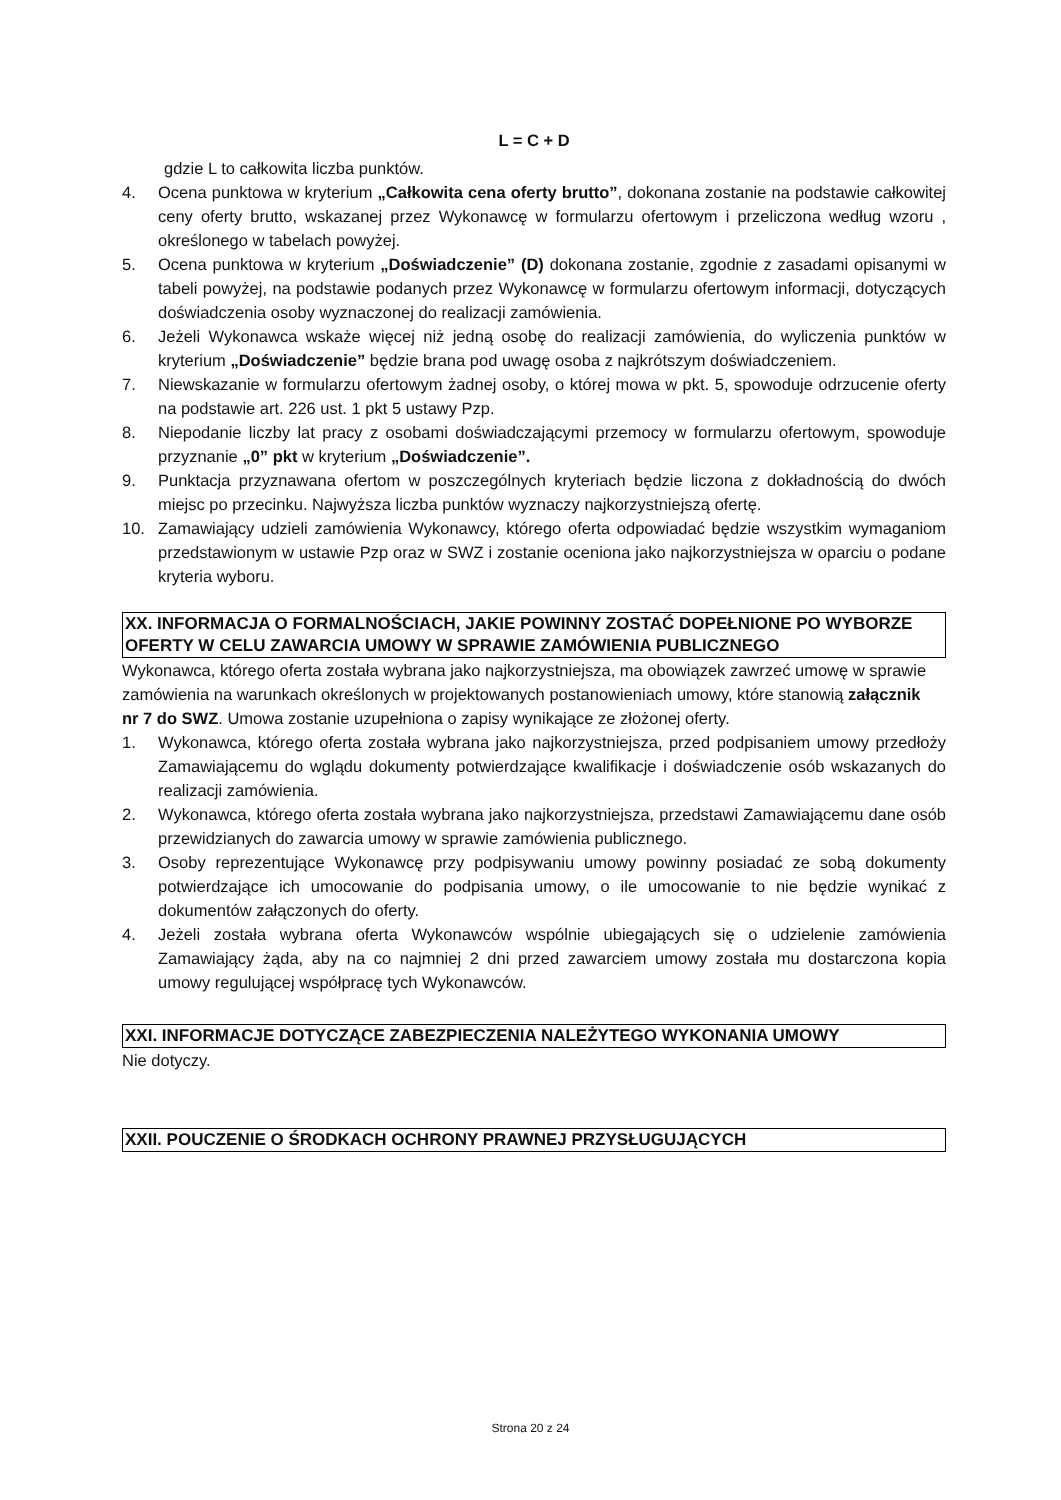L = C + D
gdzie L to całkowita liczba punktów.
4. Ocena punktowa w kryterium „Całkowita cena oferty brutto”, dokonana zostanie na podstawie całkowitej ceny oferty brutto, wskazanej przez Wykonawcę w formularzu ofertowym i przeliczona według wzoru , określonego w tabelach powyżej.
5. Ocena punktowa w kryterium „Doświadczenie” (D) dokonana zostanie, zgodnie z zasadami opisanymi w tabeli powyżej, na podstawie podanych przez Wykonawcę w formularzu ofertowym informacji, dotyczących doświadczenia osoby wyznaczonej do realizacji zamówienia.
6. Jeżeli Wykonawca wskaże więcej niż jedną osobę do realizacji zamówienia, do wyliczenia punktów w kryterium „Doświadczenie” będzie brana pod uwagę osoba z najkrótszym doświadczeniem.
7. Niewskazanie w formularzu ofertowym żadnej osoby, o której mowa w pkt. 5, spowoduje odrzucenie oferty na podstawie art. 226 ust. 1 pkt 5 ustawy Pzp.
8. Niepodanie liczby lat pracy z osobami doświadczającymi przemocy w formularzu ofertowym, spowoduje przyznanie „0” pkt w kryterium „Doświadczenie”.
9. Punktacja przyznawana ofertom w poszczególnych kryteriach będzie liczona z dokładnością do dwóch miejsc po przecinku. Najwyższa liczba punktów wyznaczy najkorzystniejszą ofertę.
10. Zamawiający udzieli zamówienia Wykonawcy, którego oferta odpowiadać będzie wszystkim wymaganiom przedstawionym w ustawie Pzp oraz w SWZ i zostanie oceniona jako najkorzystniejsza w oparciu o podane kryteria wyboru.
XX. INFORMACJA O FORMALNOŚCIACH, JAKIE POWINNY ZOSTAĆ DOPEŁNIONE PO WYBORZE OFERTY W CELU ZAWARCIA UMOWY W SPRAWIE ZAMÓWIENIA PUBLICZNEGO
Wykonawca, którego oferta została wybrana jako najkorzystniejsza, ma obowiązek zawrzeć umowę w sprawie zamówienia na warunkach określonych w projektowanych postanowieniach umowy, które stanowią załącznik nr 7 do SWZ. Umowa zostanie uzupełniona o zapisy wynikające ze złożonej oferty.
1. Wykonawca, którego oferta została wybrana jako najkorzystniejsza, przed podpisaniem umowy przedłoży Zamawiającemu do wglądu dokumenty potwierdzające kwalifikacje i doświadczenie osób wskazanych do realizacji zamówienia.
2. Wykonawca, którego oferta została wybrana jako najkorzystniejsza, przedstawi Zamawiającemu dane osób przewidzianych do zawarcia umowy w sprawie zamówienia publicznego.
3. Osoby reprezentujące Wykonawcę przy podpisywaniu umowy powinny posiadać ze sobą dokumenty potwierdzające ich umocowanie do podpisania umowy, o ile umocowanie to nie będzie wynikać z dokumentów załączonych do oferty.
4. Jeżeli została wybrana oferta Wykonawców wspólnie ubiegających się o udzielenie zamówienia Zamawiający żąda, aby na co najmniej 2 dni przed zawarciem umowy została mu dostarczona kopia umowy regulującej współpracę tych Wykonawców.
XXI. INFORMACJE DOTYCZĄCE ZABEZPIECZENIA NALEŻYTEGO WYKONANIA UMOWY
Nie dotyczy.
XXII. POUCZENIE O ŚRODKACH OCHRONY PRAWNEJ PRZYSŁUGUJĄCYCH
Strona 20 z 24